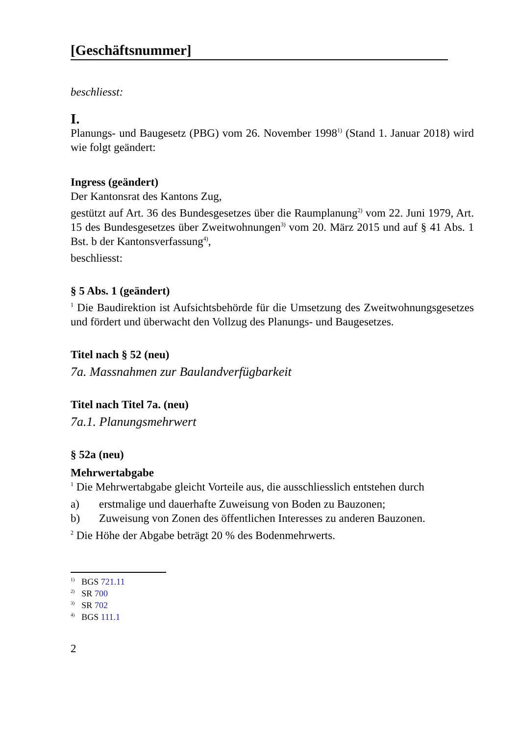[Geschäftsnummer]
beschliesst:
I.
Planungs- und Baugesetz (PBG) vom 26. November 1998<sup>1)</sup> (Stand 1. Januar 2018) wird wie folgt geändert:
Ingress (geändert)
Der Kantonsrat des Kantons Zug,
gestützt auf Art. 36 des Bundesgesetzes über die Raumplanung<sup>2)</sup> vom 22. Juni 1979, Art. 15 des Bundesgesetzes über Zweitwohnungen<sup>3)</sup> vom 20. März 2015 und auf § 41 Abs. 1 Bst. b der Kantonsverfassung<sup>4)</sup>,
beschliesst:
§ 5 Abs. 1 (geändert)
<sup>1</sup> Die Baudirektion ist Aufsichtsbehörde für die Umsetzung des Zweitwohnungsgesetzes und fördert und überwacht den Vollzug des Planungs- und Baugesetzes.
Titel nach § 52 (neu)
7a. Massnahmen zur Baulandverfügbarkeit
Titel nach Titel 7a. (neu)
7a.1. Planungsmehrwert
§ 52a (neu)
Mehrwertabgabe
<sup>1</sup> Die Mehrwertabgabe gleicht Vorteile aus, die ausschliesslich entstehen durch
a) erstmalige und dauerhafte Zuweisung von Boden zu Bauzonen;
b) Zuweisung von Zonen des öffentlichen Interesses zu anderen Bauzonen.
<sup>2</sup> Die Höhe der Abgabe beträgt 20 % des Bodenmehrwerts.
<sup>1)</sup> BGS 721.11
<sup>2)</sup> SR 700
<sup>3)</sup> SR 702
<sup>4)</sup> BGS 111.1
2